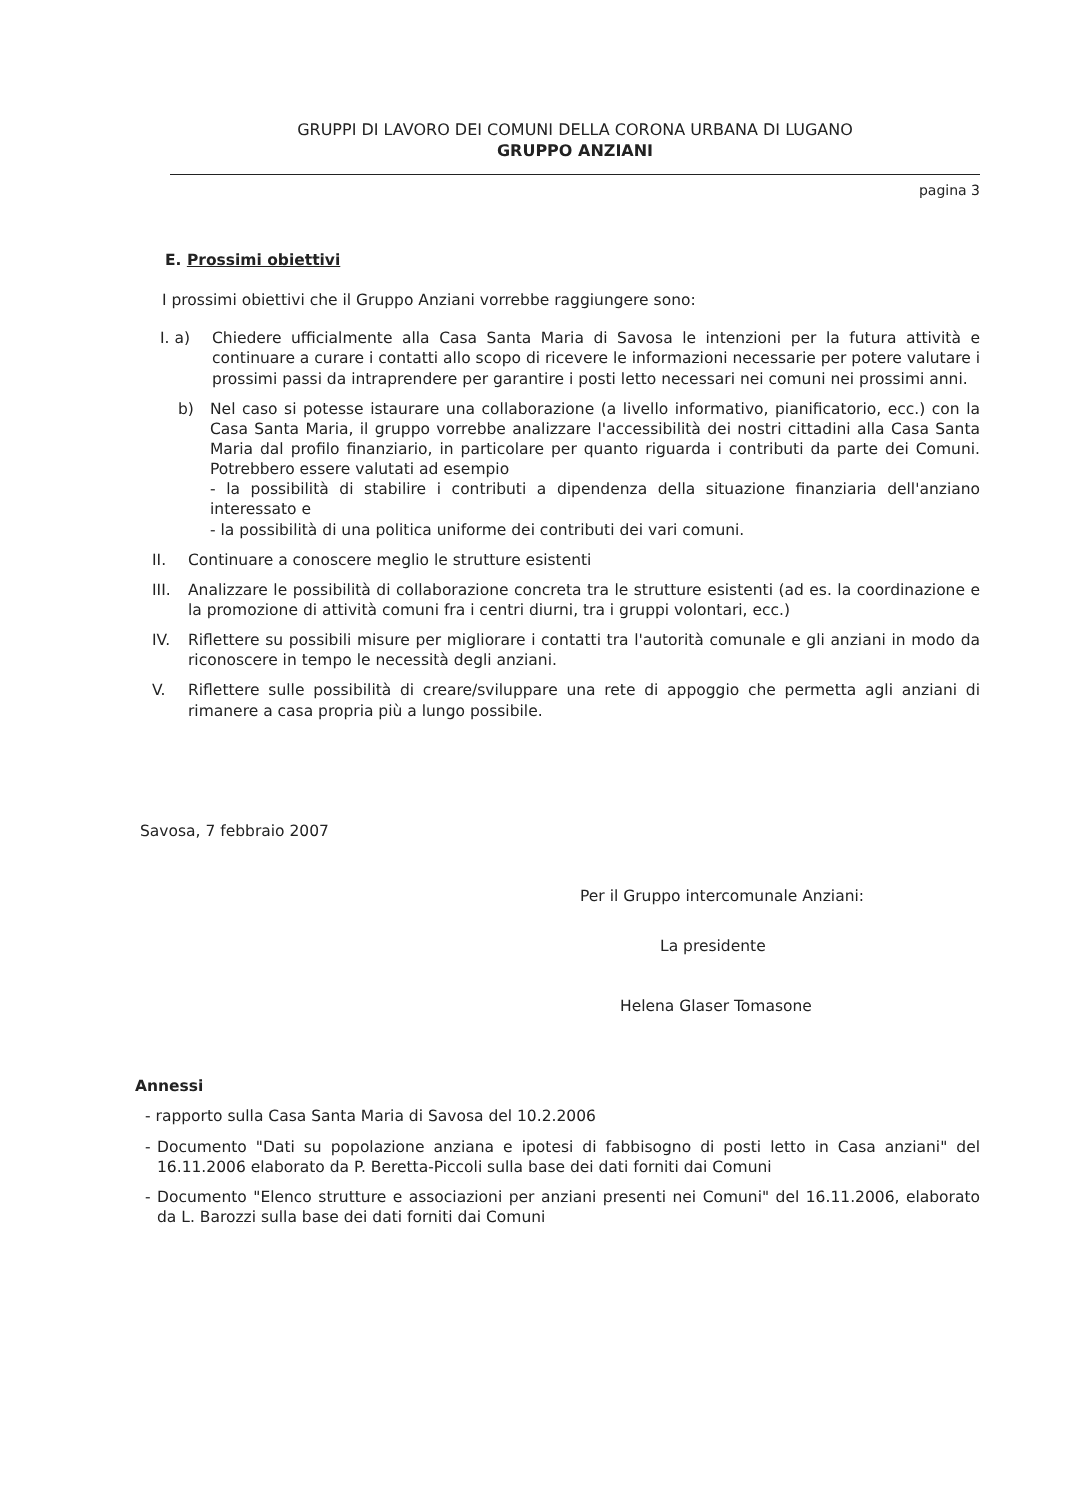GRUPPI DI LAVORO DEI COMUNI DELLA CORONA URBANA DI LUGANO
GRUPPO ANZIANI
pagina 3
E. Prossimi obiettivi
I prossimi obiettivi che il Gruppo Anziani vorrebbe raggiungere sono:
I. a) Chiedere ufficialmente alla Casa Santa Maria di Savosa le intenzioni per la futura attività e continuare a curare i contatti allo scopo di ricevere le informazioni necessarie per potere valutare i prossimi passi da intraprendere per garantire i posti letto necessari nei comuni nei prossimi anni.
b) Nel caso si potesse istaurare una collaborazione (a livello informativo, pianificatorio, ecc.) con la Casa Santa Maria, il gruppo vorrebbe analizzare l'accessibilità dei nostri cittadini alla Casa Santa Maria dal profilo finanziario, in particolare per quanto riguarda i contributi da parte dei Comuni. Potrebbero essere valutati ad esempio
- la possibilità di stabilire i contributi a dipendenza della situazione finanziaria dell'anziano interessato e
- la possibilità di una politica uniforme dei contributi dei vari comuni.
II. Continuare a conoscere meglio le strutture esistenti
III.
Analizzare le possibilità di collaborazione concreta tra le strutture esistenti (ad es. la coordinazione e la promozione di attività comuni fra i centri diurni, tra i gruppi volontari, ecc.)
IV. Riflettere su possibili misure per migliorare i contatti tra l'autorità comunale e gli anziani in modo da riconoscere in tempo le necessità degli anziani.
V. Riflettere sulle possibilità di creare/sviluppare una rete di appoggio che permetta agli anziani di rimanere a casa propria più a lungo possibile.
Savosa, 7 febbraio 2007
Per il Gruppo intercomunale Anziani:
La presidente
Helena Glaser Tomasone
Annessi
- rapporto sulla Casa Santa Maria di Savosa del 10.2.2006
- Documento "Dati su popolazione anziana e ipotesi di fabbisogno di posti letto in Casa anziani" del 16.11.2006 elaborato da P. Beretta-Piccoli sulla base dei dati forniti dai Comuni
- Documento "Elenco strutture e associazioni per anziani presenti nei Comuni" del 16.11.2006, elaborato da L. Barozzi sulla base dei dati forniti dai Comuni